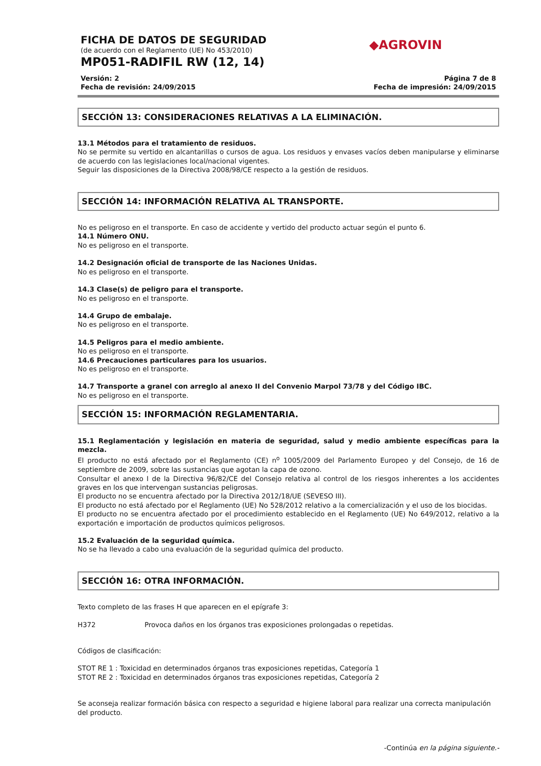◆AGROVIN
FICHA DE DATOS DE SEGURIDAD
(de acuerdo con el Reglamento (UE) No 453/2010)
MP051-RADIFIL RW (12, 14)
Versión: 2
Fecha de revisión: 24/09/2015
Página 7 de 8
Fecha de impresión: 24/09/2015
SECCIÓN 13: CONSIDERACIONES RELATIVAS A LA ELIMINACIÓN.
13.1 Métodos para el tratamiento de residuos.
No se permite su vertido en alcantarillas o cursos de agua. Los residuos y envases vacíos deben manipularse y eliminarse de acuerdo con las legislaciones local/nacional vigentes.
Seguir las disposiciones de la Directiva 2008/98/CE respecto a la gestión de residuos.
SECCIÓN 14: INFORMACIÓN RELATIVA AL TRANSPORTE.
No es peligroso en el transporte. En caso de accidente y vertido del producto actuar según el punto 6.
14.1 Número ONU.
No es peligroso en el transporte.
14.2 Designación oficial de transporte de las Naciones Unidas.
No es peligroso en el transporte.
14.3 Clase(s) de peligro para el transporte.
No es peligroso en el transporte.
14.4 Grupo de embalaje.
No es peligroso en el transporte.
14.5 Peligros para el medio ambiente.
No es peligroso en el transporte.
14.6 Precauciones particulares para los usuarios.
No es peligroso en el transporte.
14.7 Transporte a granel con arreglo al anexo II del Convenio Marpol 73/78 y del Código IBC.
No es peligroso en el transporte.
SECCIÓN 15: INFORMACIÓN REGLAMENTARIA.
15.1 Reglamentación y legislación en materia de seguridad, salud y medio ambiente específicas para la mezcla.
El producto no está afectado por el Reglamento (CE) n<sup>o</sup> 1005/2009 del Parlamento Europeo y del Consejo, de 16 de septiembre de 2009, sobre las sustancias que agotan la capa de ozono.
Consultar el anexo I de la Directiva 96/82/CE del Consejo relativa al control de los riesgos inherentes a los accidentes graves en los que intervengan sustancias peligrosas.
El producto no se encuentra afectado por la Directiva 2012/18/UE (SEVESO III).
El producto no está afectado por el Reglamento (UE) No 528/2012 relativo a la comercialización y el uso de los biocidas.
El producto no se encuentra afectado por el procedimiento establecido en el Reglamento (UE) No 649/2012, relativo a la exportación e importación de productos químicos peligrosos.
15.2 Evaluación de la seguridad química.
No se ha llevado a cabo una evaluación de la seguridad química del producto.
SECCIÓN 16: OTRA INFORMACIÓN.
Texto completo de las frases H que aparecen en el epígrafe 3:
H372 Provoca daños en los órganos tras exposiciones prolongadas o repetidas.
Códigos de clasificación:
STOT RE 1 : Toxicidad en determinados órganos tras exposiciones repetidas, Categoría 1
STOT RE 2 : Toxicidad en determinados órganos tras exposiciones repetidas, Categoría 2
Se aconseja realizar formación básica con respecto a seguridad e higiene laboral para realizar una correcta manipulación del producto.
-Continúa en la página siguiente.-